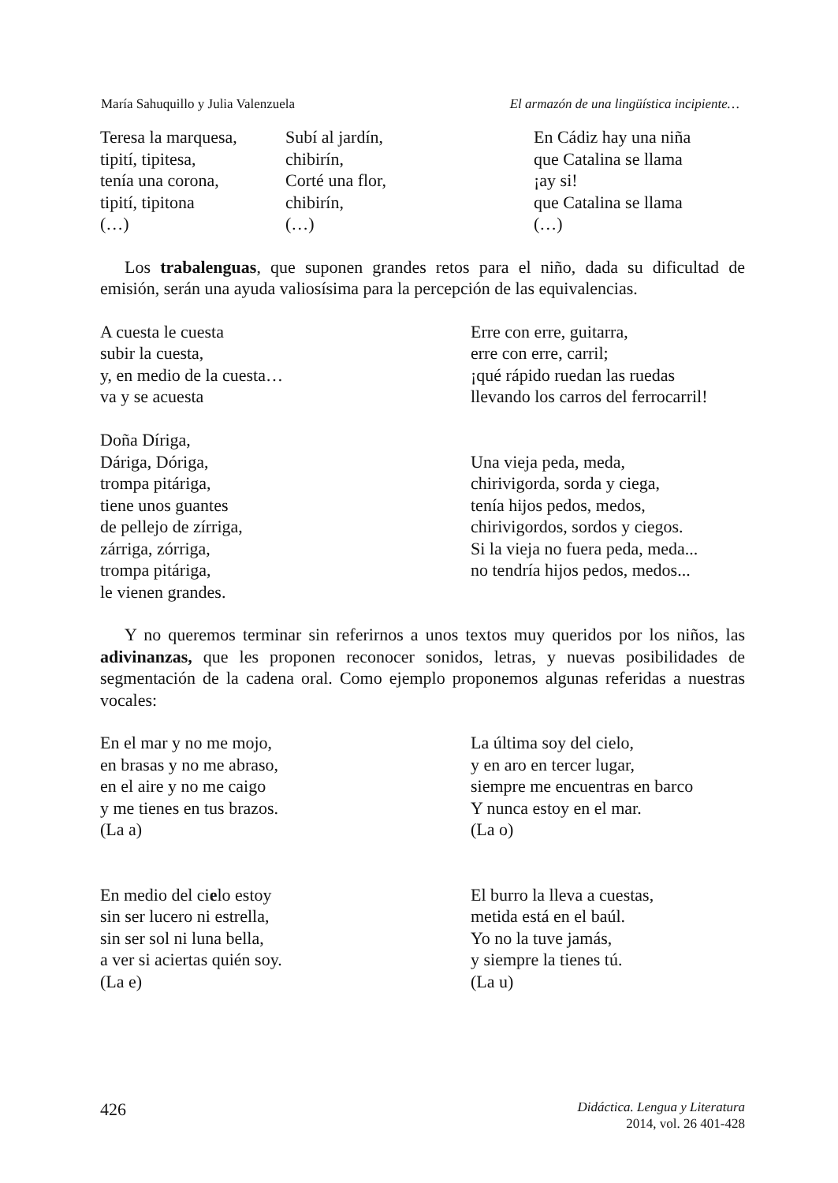María Sahuquillo y Julia Valenzuela El armazón de una lingüística incipiente…
Teresa la marquesa,
tipití, tipitesa,
tenía una corona,
tipití, tipitona
(…)
Subí al jardín,
chibirín,
Corté una flor,
chibirín,
(…)
En Cádiz hay una niña
que Catalina se llama
¡ay si!
que Catalina se llama
(…)
Los trabalenguas, que suponen grandes retos para el niño, dada su dificultad de emisión, serán una ayuda valiosísima para la percepción de las equivalencias.
A cuesta le cuesta
subir la cuesta,
y, en medio de la cuesta…
va y se acuesta
Doña Díriga,
Dáriga, Dóriga,
trompa pitáriga,
tiene unos guantes
de pellejo de zírriga,
zárriga, zórriga,
trompa pitáriga,
le vienen grandes.
Erre con erre, guitarra,
erre con erre, carril;
¡qué rápido ruedan las ruedas
llevando los carros del ferrocarril!
Una vieja peda, meda,
chirivigorda, sorda y ciega,
tenía hijos pedos, medos,
chirivigordos, sordos y ciegos.
Si la vieja no fuera peda, meda...
no tendría hijos pedos, medos...
Y no queremos terminar sin referirnos a unos textos muy queridos por los niños, las adivinanzas, que les proponen reconocer sonidos, letras, y nuevas posibilidades de segmentación de la cadena oral. Como ejemplo proponemos algunas referidas a nuestras vocales:
En el mar y no me mojo,
en brasas y no me abraso,
en el aire y no me caigo
y me tienes en tus brazos.
(La a)
En medio del cielo estoy
sin ser lucero ni estrella,
sin ser sol ni luna bella,
a ver si aciertas quién soy.
(La e)
La última soy del cielo,
y en aro en tercer lugar,
siempre me encuentras en barco
Y nunca estoy en el mar.
(La o)
El burro la lleva a cuestas,
metida está en el baúl.
Yo no la tuve jamás,
y siempre la tienes tú.
(La u)
426 Didáctica. Lengua y Literatura
2014, vol. 26 401-428